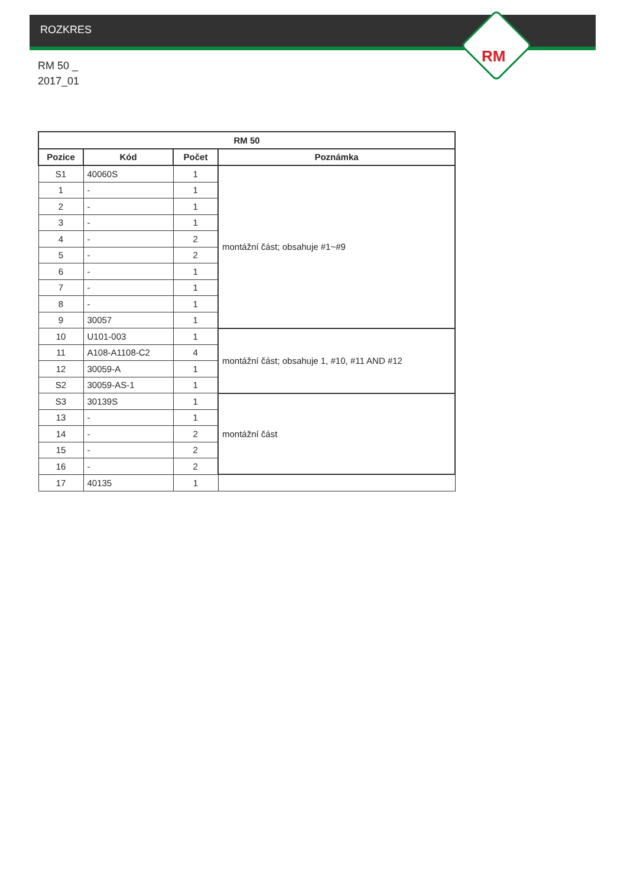ROZKRES
RM 50 _
2017_01
RM
| RM 50 | | | |
| --- | --- | --- | --- |
| Pozice | Kód | Počet | Poznámka |
| S1 | 40060S | 1 | montážní část; obsahuje #1~#9 |
| 1 | - | 1 | |
| 2 | - | 1 | |
| 3 | - | 1 | |
| 4 | - | 2 | |
| 5 | - | 2 | |
| 6 | - | 1 | |
| 7 | - | 1 | |
| 8 | - | 1 | |
| 9 | 30057 | 1 | |
| 10 | U101-003 | 1 | montážní část; obsahuje 1, #10, #11 AND #12 |
| 11 | A108-A1108-C2 | 4 | |
| 12 | 30059-A | 1 | |
| S2 | 30059-AS-1 | 1 | |
| S3 | 30139S | 1 | montážní část |
| 13 | - | 1 | |
| 14 | - | 2 | |
| 15 | - | 2 | |
| 16 | - | 2 | |
| 17 | 40135 | 1 | |